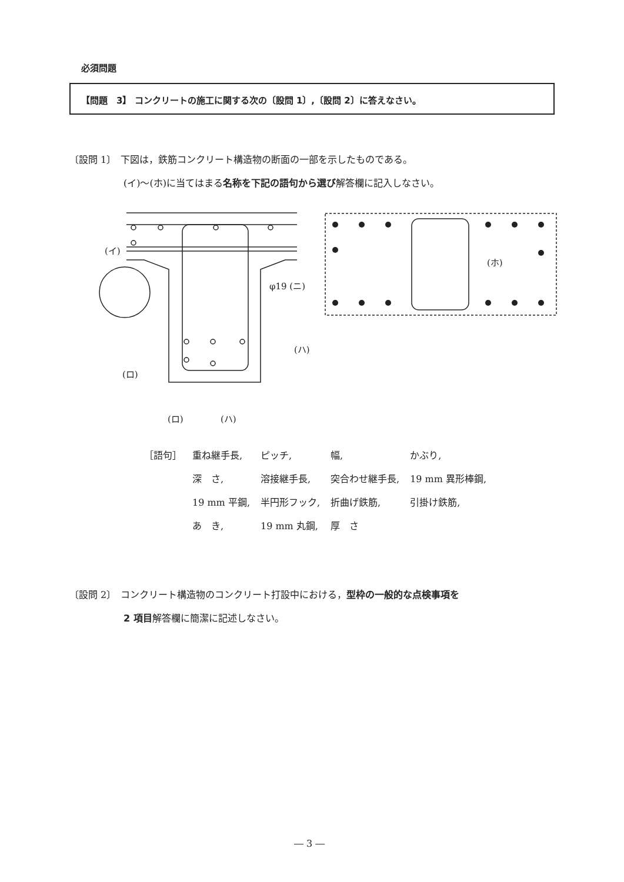必須問題
【問題　3】 コンクリートの施工に関する次の〔設問 1〕,〔設問 2〕に答えなさい。
〔設問 1〕　下図は，鉄筋コンクリート構造物の断面の一部を示したものである。
(イ)～(ホ)に当てはまる名称を下記の語句から選び解答欄に記入しなさい。
(イ)
φ19 (ニ)
(ハ)
(ロ)
(ロ)
(ハ)
(ホ)
| ［語句］ | 重ね継手長, | ピッチ, | 幅, | かぶり, |
| | 深 さ, | 溶接継手長, | 突合わせ継手長, | 19 mm 異形棒鋼, |
| | 19 mm 平鋼, | 半円形フック, | 折曲げ鉄筋, | 引掛け鉄筋, |
| | あ き, | 19 mm 丸鋼, | 厚 さ | |
〔設問 2〕　コンクリート構造物のコンクリート打設中における，型枠の一般的な点検事項を
2 項目解答欄に簡潔に記述しなさい。
― 3 ―